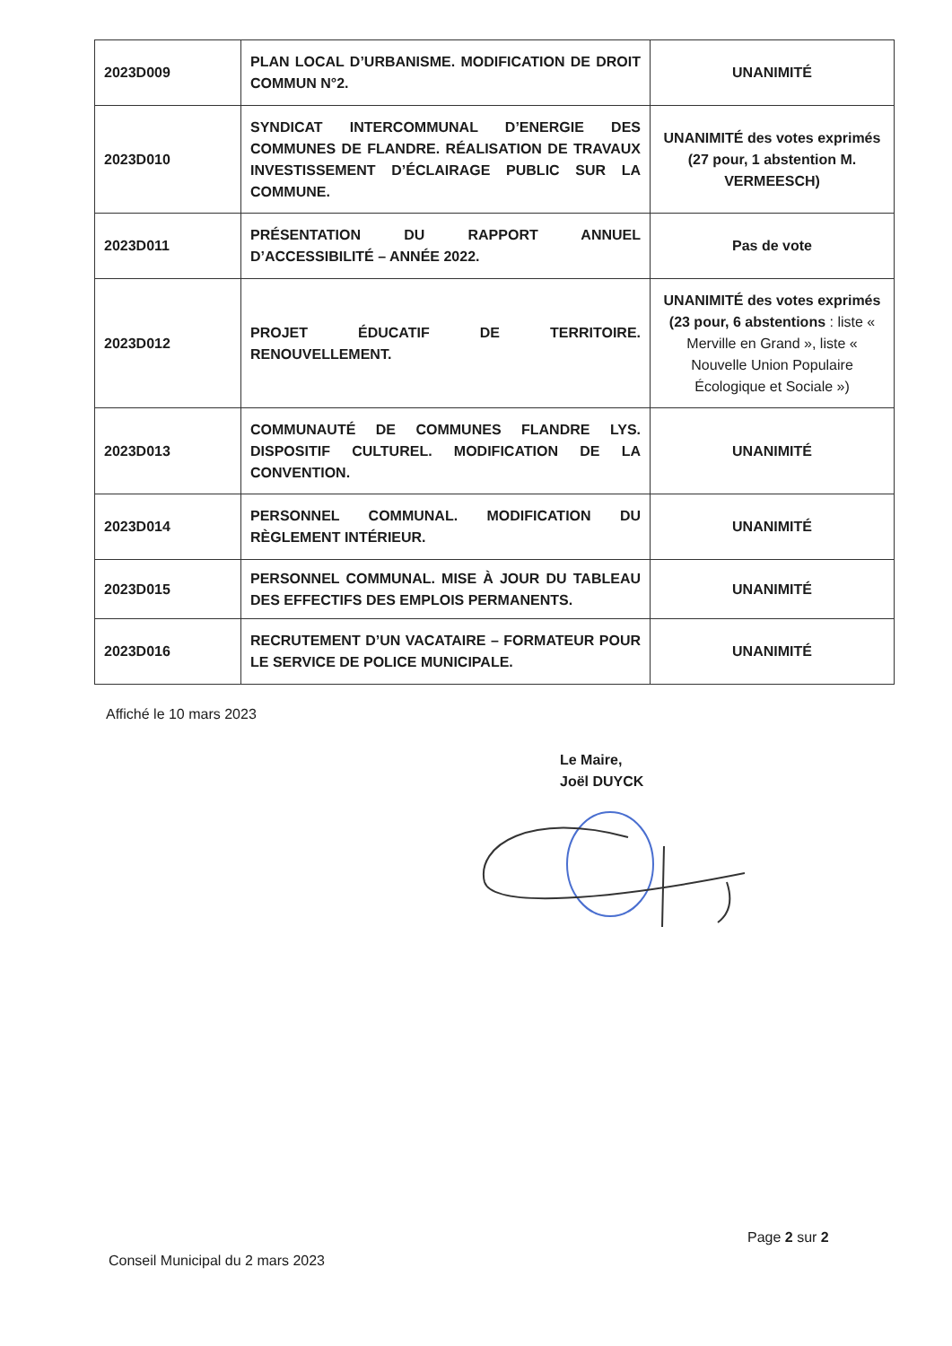| 2023D009 | PLAN LOCAL D’URBANISME. MODIFICATION DE DROIT COMMUN N°2. | UNANIMITÉ |
| 2023D010 | SYNDICAT INTERCOMMUNAL D’ENERGIE DES COMMUNES DE FLANDRE. RÉALISATION DE TRAVAUX INVESTISSEMENT D’ÉCLAIRAGE PUBLIC SUR LA COMMUNE. | UNANIMITÉ des votes exprimés (27 pour, 1 abstention M. VERMEESCH) |
| 2023D011 | PRÉSENTATION DU RAPPORT ANNUEL D’ACCESSIBILITÉ – ANNÉE 2022. | Pas de vote |
| 2023D012 | PROJET ÉDUCATIF DE TERRITOIRE. RENOUVELLEMENT. | UNANIMITÉ des votes exprimés (23 pour, 6 abstentions : liste « Merville en Grand », liste « Nouvelle Union Populaire Écologique et Sociale ») |
| 2023D013 | COMMUNAUTÉ DE COMMUNES FLANDRE LYS. DISPOSITIF CULTUREL. MODIFICATION DE LA CONVENTION. | UNANIMITÉ |
| 2023D014 | PERSONNEL COMMUNAL. MODIFICATION DU RÈGLEMENT INTÉRIEUR. | UNANIMITÉ |
| 2023D015 | PERSONNEL COMMUNAL. MISE À JOUR DU TABLEAU DES EFFECTIFS DES EMPLOIS PERMANENTS. | UNANIMITÉ |
| 2023D016 | RECRUTEMENT D’UN VACATAIRE – FORMATEUR POUR LE SERVICE DE POLICE MUNICIPALE. | UNANIMITÉ |
Affiché le 10 mars 2023
Le Maire,
Joël DUYCK
Page 2 sur 2
Conseil Municipal du 2 mars 2023